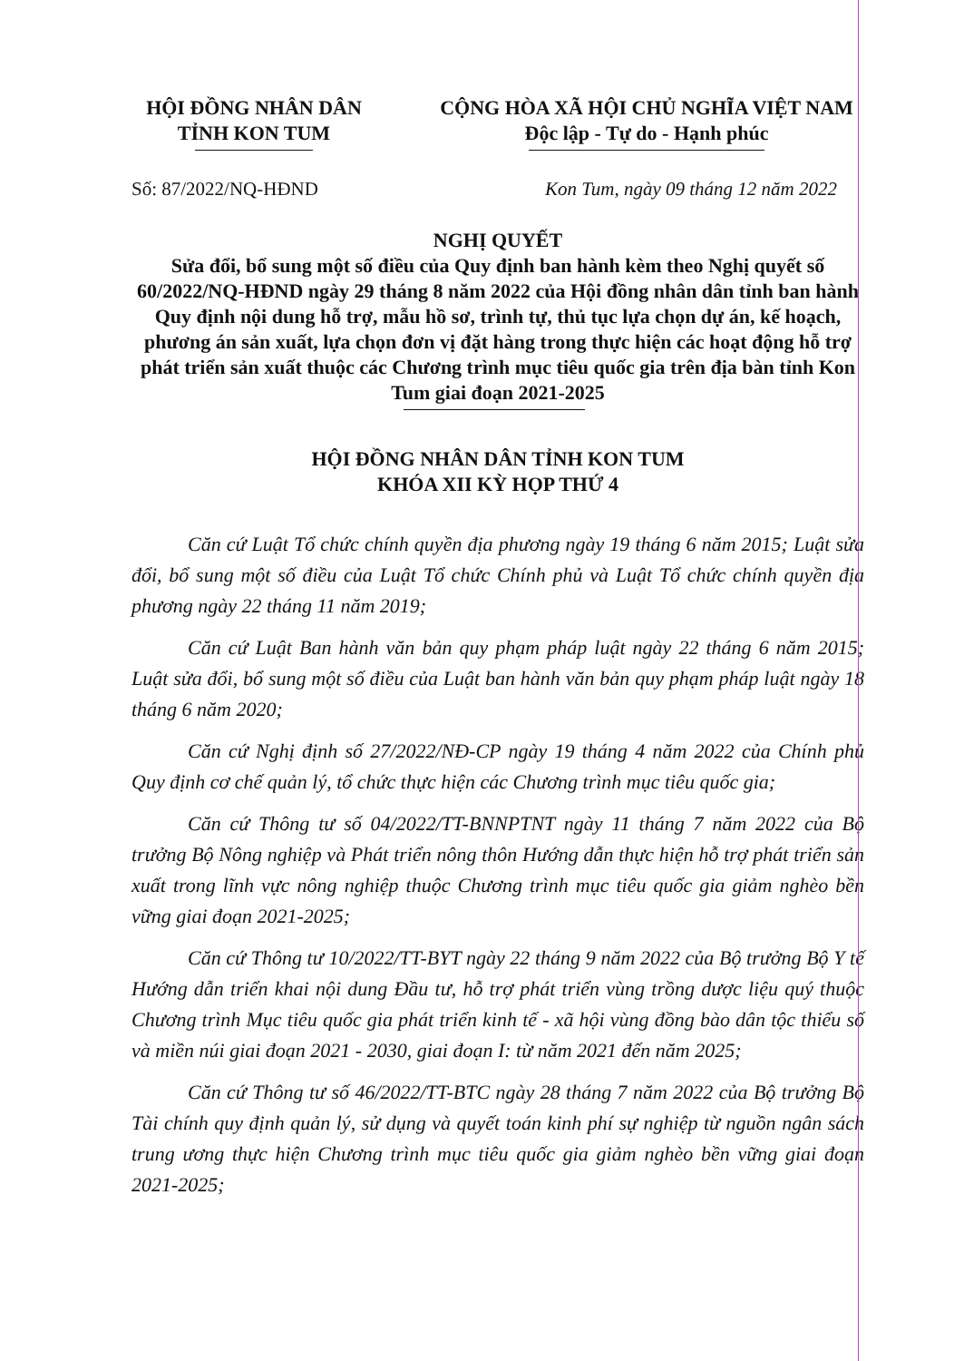HỘI ĐỒNG NHÂN DÂN
TỈNH KON TUM
CỘNG HÒA XÃ HỘI CHỦ NGHĨA VIỆT NAM
Độc lập - Tự do - Hạnh phúc
Số: 87/2022/NQ-HĐND Kon Tum, ngày 09 tháng 12 năm 2022
NGHỊ QUYẾT
Sửa đổi, bổ sung một số điều của Quy định ban hành kèm theo Nghị quyết số 60/2022/NQ-HĐND ngày 29 tháng 8 năm 2022 của Hội đồng nhân dân tỉnh ban hành Quy định nội dung hỗ trợ, mẫu hồ sơ, trình tự, thủ tục lựa chọn dự án, kế hoạch, phương án sản xuất, lựa chọn đơn vị đặt hàng trong thực hiện các hoạt động hỗ trợ phát triển sản xuất thuộc các Chương trình mục tiêu quốc gia trên địa bàn tỉnh Kon Tum giai đoạn 2021-2025
HỘI ĐỒNG NHÂN DÂN TỈNH KON TUM
KHÓA XII KỲ HỌP THỨ 4
Căn cứ Luật Tổ chức chính quyền địa phương ngày 19 tháng 6 năm 2015; Luật sửa đổi, bổ sung một số điều của Luật Tổ chức Chính phủ và Luật Tổ chức chính quyền địa phương ngày 22 tháng 11 năm 2019;
Căn cứ Luật Ban hành văn bản quy phạm pháp luật ngày 22 tháng 6 năm 2015; Luật sửa đổi, bổ sung một số điều của Luật ban hành văn bản quy phạm pháp luật ngày 18 tháng 6 năm 2020;
Căn cứ Nghị định số 27/2022/NĐ-CP ngày 19 tháng 4 năm 2022 của Chính phủ Quy định cơ chế quản lý, tổ chức thực hiện các Chương trình mục tiêu quốc gia;
Căn cứ Thông tư số 04/2022/TT-BNNPTNT ngày 11 tháng 7 năm 2022 của Bộ trưởng Bộ Nông nghiệp và Phát triển nông thôn Hướng dẫn thực hiện hỗ trợ phát triển sản xuất trong lĩnh vực nông nghiệp thuộc Chương trình mục tiêu quốc gia giảm nghèo bền vững giai đoạn 2021-2025;
Căn cứ Thông tư 10/2022/TT-BYT ngày 22 tháng 9 năm 2022 của Bộ trưởng Bộ Y tế Hướng dẫn triển khai nội dung Đầu tư, hỗ trợ phát triển vùng trồng dược liệu quý thuộc Chương trình Mục tiêu quốc gia phát triển kinh tế - xã hội vùng đồng bào dân tộc thiểu số và miền núi giai đoạn 2021 - 2030, giai đoạn I: từ năm 2021 đến năm 2025;
Căn cứ Thông tư số 46/2022/TT-BTC ngày 28 tháng 7 năm 2022 của Bộ trưởng Bộ Tài chính quy định quản lý, sử dụng và quyết toán kinh phí sự nghiệp từ nguồn ngân sách trung ương thực hiện Chương trình mục tiêu quốc gia giảm nghèo bền vững giai đoạn 2021-2025;